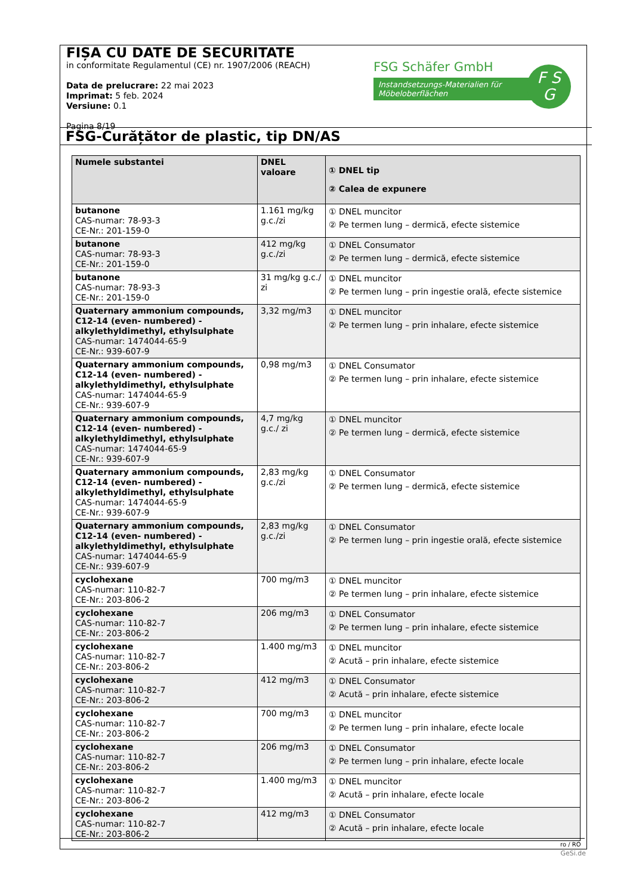FIȘA CU DATE DE SECURITATE
in conformitate Regulamentul (CE) nr. 1907/2006 (REACH)
Data de prelucrare: 22 mai 2023
Imprimat: 5 feb. 2024
Versiune: 0.1
Pagina 8/19
FSG Schäfer GmbH
Instandsetzungs-Materialien für Möbeloberflächen
F S
G
FSG-Curățător de plastic, tip DN/AS
| Numele substantei | DNEL valoare | ① DNEL tip ② Calea de expunere |
| --- | --- | --- |
| butanone CAS-numar: 78-93-3 CE-Nr.: 201-159-0 | 1.161 mg/kg g.c./zi | ① DNEL muncitor ② Pe termen lung – dermică, efecte sistemice |
| butanone CAS-numar: 78-93-3 CE-Nr.: 201-159-0 | 412 mg/kg g.c./zi | ① DNEL Consumator ② Pe termen lung – dermică, efecte sistemice |
| butanone CAS-numar: 78-93-3 CE-Nr.: 201-159-0 | 31 mg/kg g.c./ zi | ① DNEL muncitor ② Pe termen lung – prin ingestie orală, efecte sistemice |
| Quaternary ammonium compounds, C12-14 (even- numbered) - alkylethyldimethyl, ethylsulphate CAS-numar: 1474044-65-9 CE-Nr.: 939-607-9 | 3,32 mg/m3 | ① DNEL muncitor ② Pe termen lung – prin inhalare, efecte sistemice |
| Quaternary ammonium compounds, C12-14 (even- numbered) - alkylethyldimethyl, ethylsulphate CAS-numar: 1474044-65-9 CE-Nr.: 939-607-9 | 0,98 mg/m3 | ① DNEL Consumator ② Pe termen lung – prin inhalare, efecte sistemice |
| Quaternary ammonium compounds, C12-14 (even- numbered) - alkylethyldimethyl, ethylsulphate CAS-numar: 1474044-65-9 CE-Nr.: 939-607-9 | 4,7 mg/kg g.c./ zi | ① DNEL muncitor ② Pe termen lung – dermică, efecte sistemice |
| Quaternary ammonium compounds, C12-14 (even- numbered) - alkylethyldimethyl, ethylsulphate CAS-numar: 1474044-65-9 CE-Nr.: 939-607-9 | 2,83 mg/kg g.c./zi | ① DNEL Consumator ② Pe termen lung – dermică, efecte sistemice |
| Quaternary ammonium compounds, C12-14 (even- numbered) - alkylethyldimethyl, ethylsulphate CAS-numar: 1474044-65-9 CE-Nr.: 939-607-9 | 2,83 mg/kg g.c./zi | ① DNEL Consumator ② Pe termen lung – prin ingestie orală, efecte sistemice |
| cyclohexane CAS-numar: 110-82-7 CE-Nr.: 203-806-2 | 700 mg/m3 | ① DNEL muncitor ② Pe termen lung – prin inhalare, efecte sistemice |
| cyclohexane CAS-numar: 110-82-7 CE-Nr.: 203-806-2 | 206 mg/m3 | ① DNEL Consumator ② Pe termen lung – prin inhalare, efecte sistemice |
| cyclohexane CAS-numar: 110-82-7 CE-Nr.: 203-806-2 | 1.400 mg/m3 | ① DNEL muncitor ② Acută – prin inhalare, efecte sistemice |
| cyclohexane CAS-numar: 110-82-7 CE-Nr.: 203-806-2 | 412 mg/m3 | ① DNEL Consumator ② Acută – prin inhalare, efecte sistemice |
| cyclohexane CAS-numar: 110-82-7 CE-Nr.: 203-806-2 | 700 mg/m3 | ① DNEL muncitor ② Pe termen lung – prin inhalare, efecte locale |
| cyclohexane CAS-numar: 110-82-7 CE-Nr.: 203-806-2 | 206 mg/m3 | ① DNEL Consumator ② Pe termen lung – prin inhalare, efecte locale |
| cyclohexane CAS-numar: 110-82-7 CE-Nr.: 203-806-2 | 1.400 mg/m3 | ① DNEL muncitor ② Acută – prin inhalare, efecte locale |
| cyclohexane CAS-numar: 110-82-7 CE-Nr.: 203-806-2 | 412 mg/m3 | ① DNEL Consumator ② Acută – prin inhalare, efecte locale |
ro / RO
GeSi.de